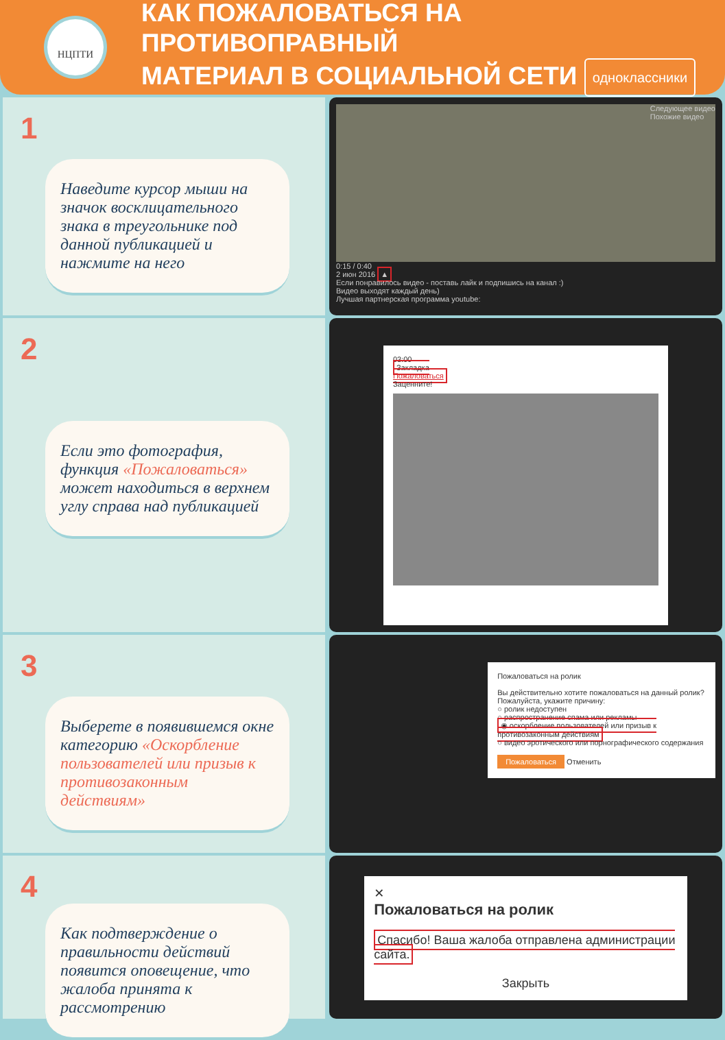НЦПТИ
КАК ПОЖАЛОВАТЬСЯ НА ПРОТИВОПРАВНЫЙ
МАТЕРИАЛ В СОЦИАЛЬНОЙ СЕТИ одноклассники
1
Наведите курсор мыши на значок восклицательного знака в треугольнике под данной публикацией и нажмите на него
0:15 / 0:40
2 июн 2016 ▲
Если понравилось видео - поставь лайк и подпишись на канал :)
Видео выходят каждый день)
Лучшая партнерская программа youtube:
Следующее видео
Похожие видео
2
Если это фотография, функция «Пожаловаться» может находиться в верхнем углу справа над публикацией
03:00
Закладка
Пожаловаться
Заценните!
3
Выберете в появившемся окне категорию «Оскорбление пользователей или призыв к противозаконным действиям»
Пожаловаться на ролик
Вы действительно хотите пожаловаться на данный ролик?
Пожалуйста, укажите причину:
○ ролик недоступен
○ распространение спама или рекламы
◉ оскорбление пользователей или призыв к противозаконным действиям
○ видео эротического или порнографического содержания
Пожаловаться Отменить
4
Как подтверждение о правильности действий появится оповещение, что жалоба принята к рассмотрению
✕
Пожаловаться на ролик
Спасибо! Ваша жалоба отправлена администрации сайта.
Закрыть